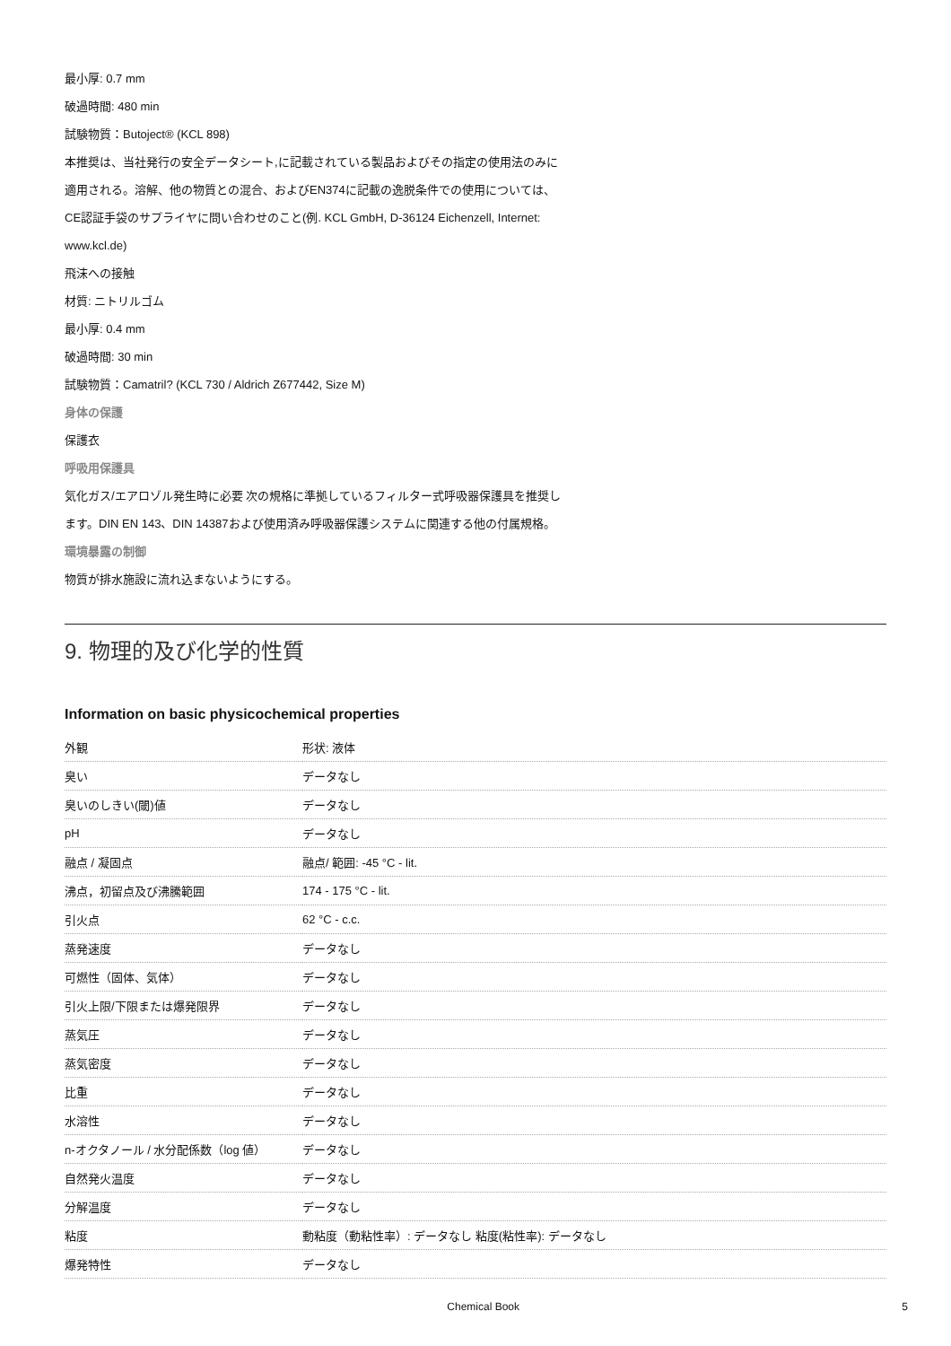最小厚: 0.7 mm
破過時間: 480 min
試験物質：Butoject® (KCL 898)
本推奨は、当社発行の安全データシート,に記載されている製品およびその指定の使用法のみに
適用される。溶解、他の物質との混合、およびEN374に記載の逸脱条件での使用については、
CE認証手袋のサプライヤに問い合わせのこと(例. KCL GmbH, D-36124 Eichenzell, Internet:
www.kcl.de)
飛沫への接触
材質: ニトリルゴム
最小厚: 0.4 mm
破過時間: 30 min
試験物質：Camatril? (KCL 730 / Aldrich Z677442, Size M)
身体の保護
保護衣
呼吸用保護具
気化ガス/エアロゾル発生時に必要 次の規格に準拠しているフィルター式呼吸器保護具を推奨し
ます。DIN EN 143、DIN 14387および使用済み呼吸器保護システムに関連する他の付属規格。
環境暴露の制御
物質が排水施設に流れ込まないようにする。
9. 物理的及び化学的性質
Information on basic physicochemical properties
| 外観 | 形状: 液体 |
| 臭い | データなし |
| 臭いのしきい(閾)値 | データなし |
| pH | データなし |
| 融点 / 凝固点 | 融点/ 範囲: -45 °C - lit. |
| 沸点，初留点及び沸騰範囲 | 174 - 175 °C - lit. |
| 引火点 | 62 °C - c.c. |
| 蒸発速度 | データなし |
| 可燃性（固体、気体） | データなし |
| 引火上限/下限または爆発限界 | データなし |
| 蒸気圧 | データなし |
| 蒸気密度 | データなし |
| 比重 | データなし |
| 水溶性 | データなし |
| n-オクタノール / 水分配係数（log 値） | データなし |
| 自然発火温度 | データなし |
| 分解温度 | データなし |
| 粘度 | 動粘度（動粘性率）: データなし 粘度(粘性率): データなし |
| 爆発特性 | データなし |
Chemical Book 5